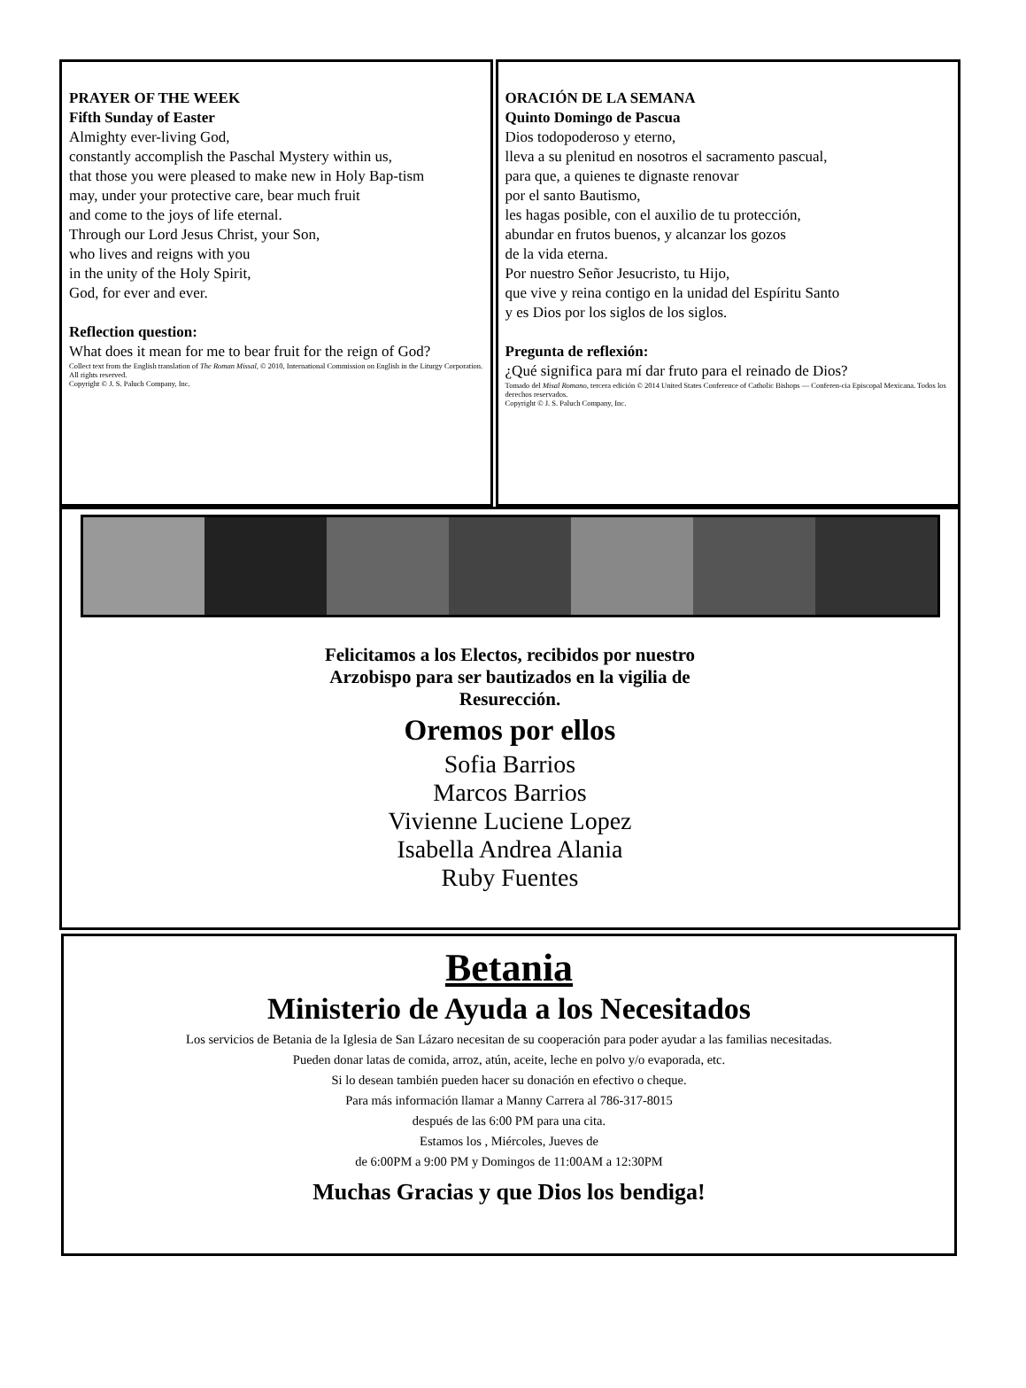PRAYER OF THE WEEK
Fifth Sunday of Easter
Almighty ever-living God,
constantly accomplish the Paschal Mystery within us,
that those you were pleased to make new in Holy Bap-tism
may, under your protective care, bear much fruit
and come to the joys of life eternal.
Through our Lord Jesus Christ, your Son,
who lives and reigns with you
in the unity of the Holy Spirit,
God, for ever and ever.
Reflection question:
What does it mean for me to bear fruit for the reign of God?
Collect text from the English translation of The Roman Missal, © 2010, International Commission on English in the Liturgy Corporation. All rights reserved.
Copyright © J. S. Paluch Company, Inc.
ORACIÓN DE LA SEMANA
Quinto Domingo de Pascua
Dios todopoderoso y eterno,
lleva a su plenitud en nosotros el sacramento pascual,
para que, a quienes te dignaste renovar
por el santo Bautismo,
les hagas posible, con el auxilio de tu protección,
abundar en frutos buenos, y alcanzar los gozos
de la vida eterna.
Por nuestro Señor Jesucristo, tu Hijo,
que vive y reina contigo en la unidad del Espíritu Santo
y es Dios por los siglos de los siglos.
Pregunta de reflexión:
¿Qué significa para mí dar fruto para el reinado de Dios?
Tomado del Misal Romano, tercera edición © 2014 United States Conference of Catholic Bishops — Conferen-cia Episcopal Mexicana. Todos los derechos reservados.
Copyright © J. S. Paluch Company, Inc.
Felicitamos a los Electos, recibidos por nuestro
Arzobispo para ser bautizados en la vigilia de
Resurección.
Oremos por ellos
Sofia Barrios
Marcos Barrios
Vivienne Luciene Lopez
Isabella Andrea Alania
Ruby Fuentes
Betania
Ministerio de Ayuda a los Necesitados
Los servicios de Betania de la Iglesia de San Lázaro necesitan de su cooperación para poder ayudar a las familias necesitadas.
Pueden donar latas de comida, arroz, atún, aceite, leche en polvo y/o evaporada, etc.
Si lo desean también pueden hacer su donación en efectivo o cheque.
Para más información llamar a Manny Carrera al 786-317-8015
después de las 6:00 PM para una cita.
Estamos los , Miércoles, Jueves de
de 6:00PM a 9:00 PM y Domingos de 11:00AM a 12:30PM
Muchas Gracias y que Dios los bendiga!